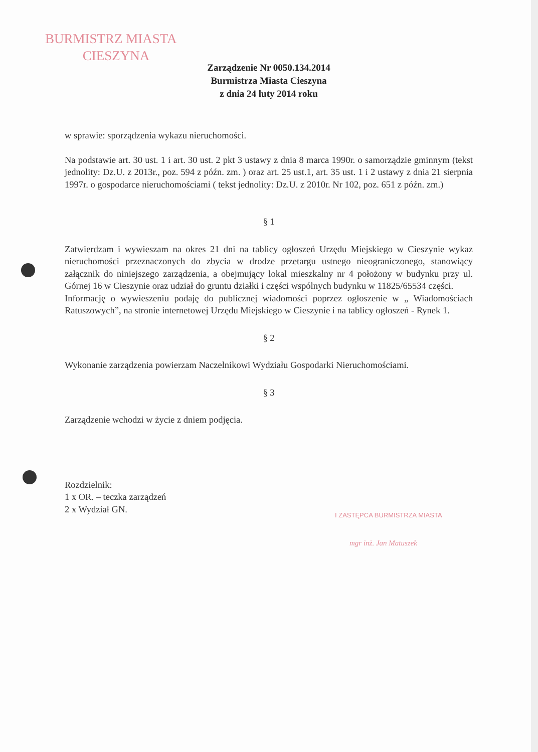BURMISTRZ MIASTA
CIESZYNA
Zarządzenie Nr 0050.134.2014
Burmistrza Miasta Cieszyna
z dnia 24 luty 2014 roku
w sprawie: sporządzenia wykazu nieruchomości.
Na podstawie art. 30 ust. 1 i art. 30 ust. 2 pkt 3 ustawy z dnia 8 marca 1990r. o samorządzie gminnym (tekst jednolity: Dz.U. z 2013r., poz. 594 z późn. zm. ) oraz art. 25 ust.1, art. 35 ust. 1 i 2 ustawy z dnia 21 sierpnia 1997r. o gospodarce nieruchomościami ( tekst jednolity: Dz.U. z 2010r. Nr 102, poz. 651 z późn. zm.)
§ 1
Zatwierdzam i wywieszam na okres 21 dni na tablicy ogłoszeń Urzędu Miejskiego w Cieszynie wykaz nieruchomości przeznaczonych do zbycia w drodze przetargu ustnego nieograniczonego, stanowiący załącznik do niniejszego zarządzenia, a obejmujący lokal mieszkalny nr 4 położony w budynku przy ul. Górnej 16 w Cieszynie oraz udział do gruntu działki i części wspólnych budynku w 11825/65534 części.
Informację o wywieszeniu podaję do publicznej wiadomości poprzez ogłoszenie w „ Wiadomościach Ratuszowych”, na stronie internetowej Urzędu Miejskiego w Cieszynie i na tablicy ogłoszeń - Rynek 1.
§ 2
Wykonanie zarządzenia powierzam Naczelnikowi Wydziału Gospodarki Nieruchomościami.
§ 3
Zarządzenie wchodzi w życie z dniem podjęcia.
Rozdzielnik:
1 x OR. – teczka zarządzeń
2 x Wydział GN.
I ZASTĘPCA BURMISTRZA MIASTA
mgr inż. Jan Matuszek